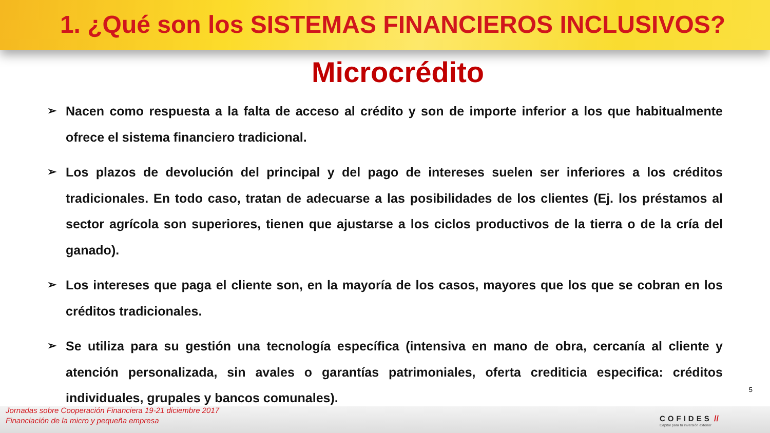1. ¿Qué son los SISTEMAS FINANCIEROS INCLUSIVOS?
Microcrédito
➢ Nacen como respuesta a la falta de acceso al crédito y son de importe inferior a los que habitualmente ofrece el sistema financiero tradicional.
➢ Los plazos de devolución del principal y del pago de intereses suelen ser inferiores a los créditos tradicionales. En todo caso, tratan de adecuarse a las posibilidades de los clientes (Ej. los préstamos al sector agrícola son superiores, tienen que ajustarse a los ciclos productivos de la tierra o de la cría del ganado).
➢ Los intereses que paga el cliente son, en la mayoría de los casos, mayores que los que se cobran en los créditos tradicionales.
➢ Se utiliza para su gestión una tecnología específica (intensiva en mano de obra, cercanía al cliente y atención personalizada, sin avales o garantías patrimoniales, oferta crediticia especifica: créditos individuales, grupales y bancos comunales).
5
Jornadas sobre Cooperación Financiera 19-21 diciembre 2017
Financiación de la micro y pequeña empresa
COFIDES //
Capital para tu inversión exterior